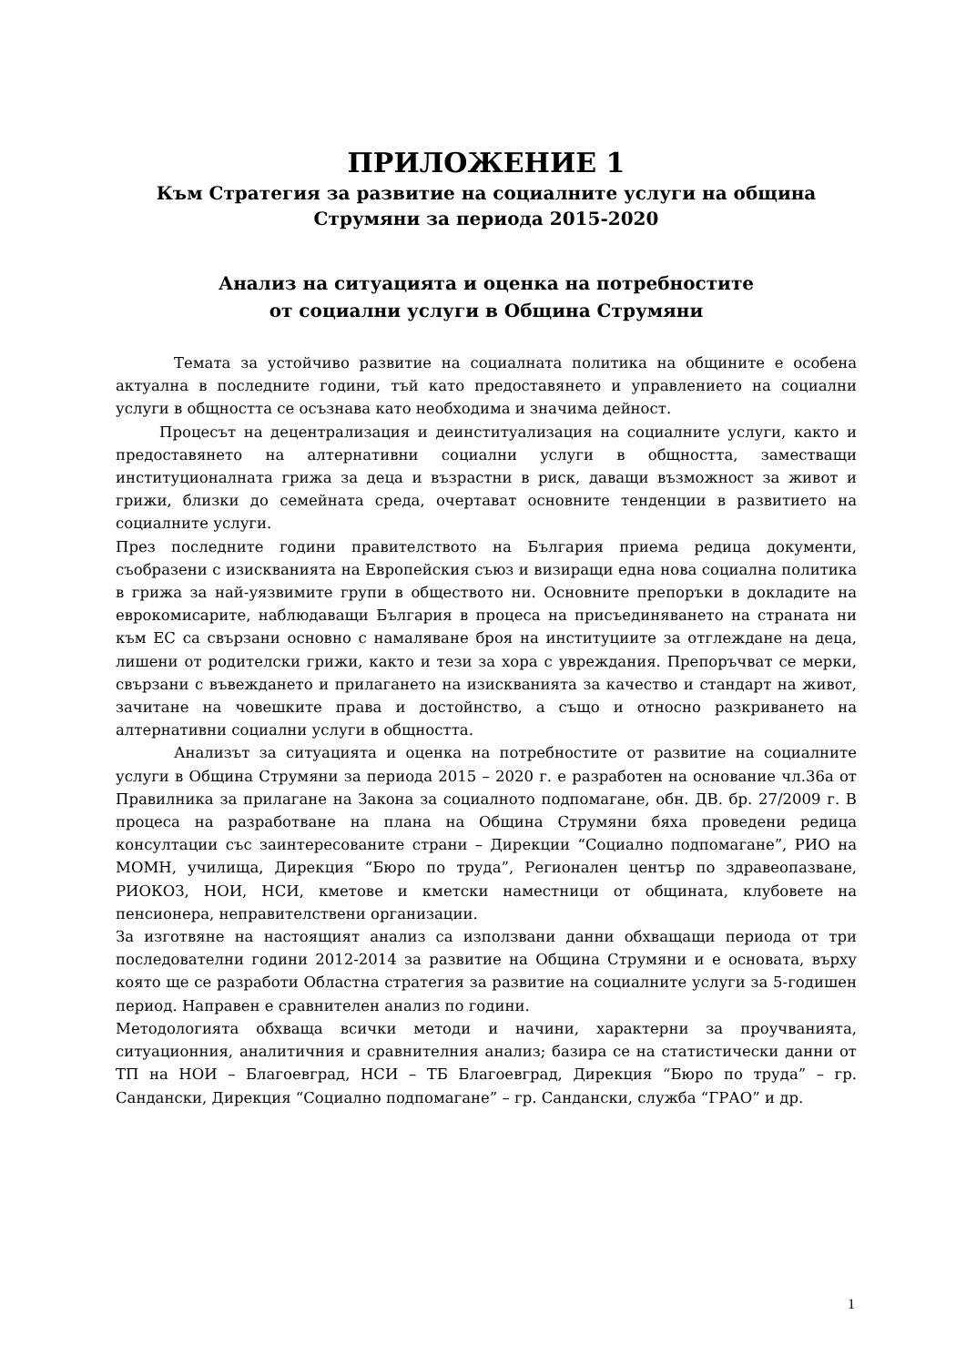ПРИЛОЖЕНИЕ 1
Към Стратегия за развитие на социалните услуги на община Струмяни за периода 2015-2020
Анализ на ситуацията и оценка на потребностите
от социални услуги в Община Струмяни
Темата за устойчиво развитие на социалната политика на общините е особена актуална в последните години, тъй като предоставянето и управлението на социални услуги в общността се осъзнава като необходима и значима дейност.
Процесът на децентрализация и деинституализация на социалните услуги, както и предоставянето на алтернативни социални услуги в общността, заместващи институционалната грижа за деца и възрастни в риск, даващи възможност за живот и грижи, близки до семейната среда, очертават основните тенденции в развитието на социалните услуги.
През последните години правителството на България приема редица документи, съобразени с изискванията на Европейския съюз и визиращи една нова социална политика в грижа за най-уязвимите групи в обществото ни. Основните препоръки в докладите на еврокомисарите, наблюдаващи България в процеса на присъединяването на страната ни към ЕС са свързани основно с намаляване броя на институциите за отглеждане на деца, лишени от родителски грижи, както и тези за хора с увреждания. Препоръчват се мерки, свързани с въвеждането и прилагането на изискванията за качество и стандарт на живот, зачитане на човешките права и достойнство, а също и относно разкриването на алтернативни социални услуги в общността.
Анализът за ситуацията и оценка на потребностите от развитие на социалните услуги в Община Струмяни за периода 2015 – 2020 г. е разработен на основание чл.36а от Правилника за прилагане на Закона за социалното подпомагане, обн. ДВ. бр. 27/2009 г. В процеса на разработване на плана на Община Струмяни бяха проведени редица консултации със заинтересованите страни – Дирекции “Социално подпомагане”, РИО на МОМН, училища, Дирекция “Бюро по труда”, Регионален център по здравеопазване, РИОКОЗ, НОИ, НСИ, кметове и кметски наместници от общината, клубовете на пенсионера, неправителствени организации.
За изготвяне на настоящият анализ са използвани данни обхващащи периода от три последователни години 2012-2014 за развитие на Община Струмяни и е основата, върху която ще се разработи Областна стратегия за развитие на социалните услуги за 5-годишен период. Направен е сравнителен анализ по години.
Методологията обхваща всички методи и начини, характерни за проучванията, ситуационния, аналитичния и сравнителния анализ; базира се на статистически данни от ТП на НОИ – Благоевград, НСИ – ТБ Благоевград, Дирекция “Бюро по труда” – гр. Сандански, Дирекция “Социално подпомагане” – гр. Сандански, служба “ГРАО” и др.
1